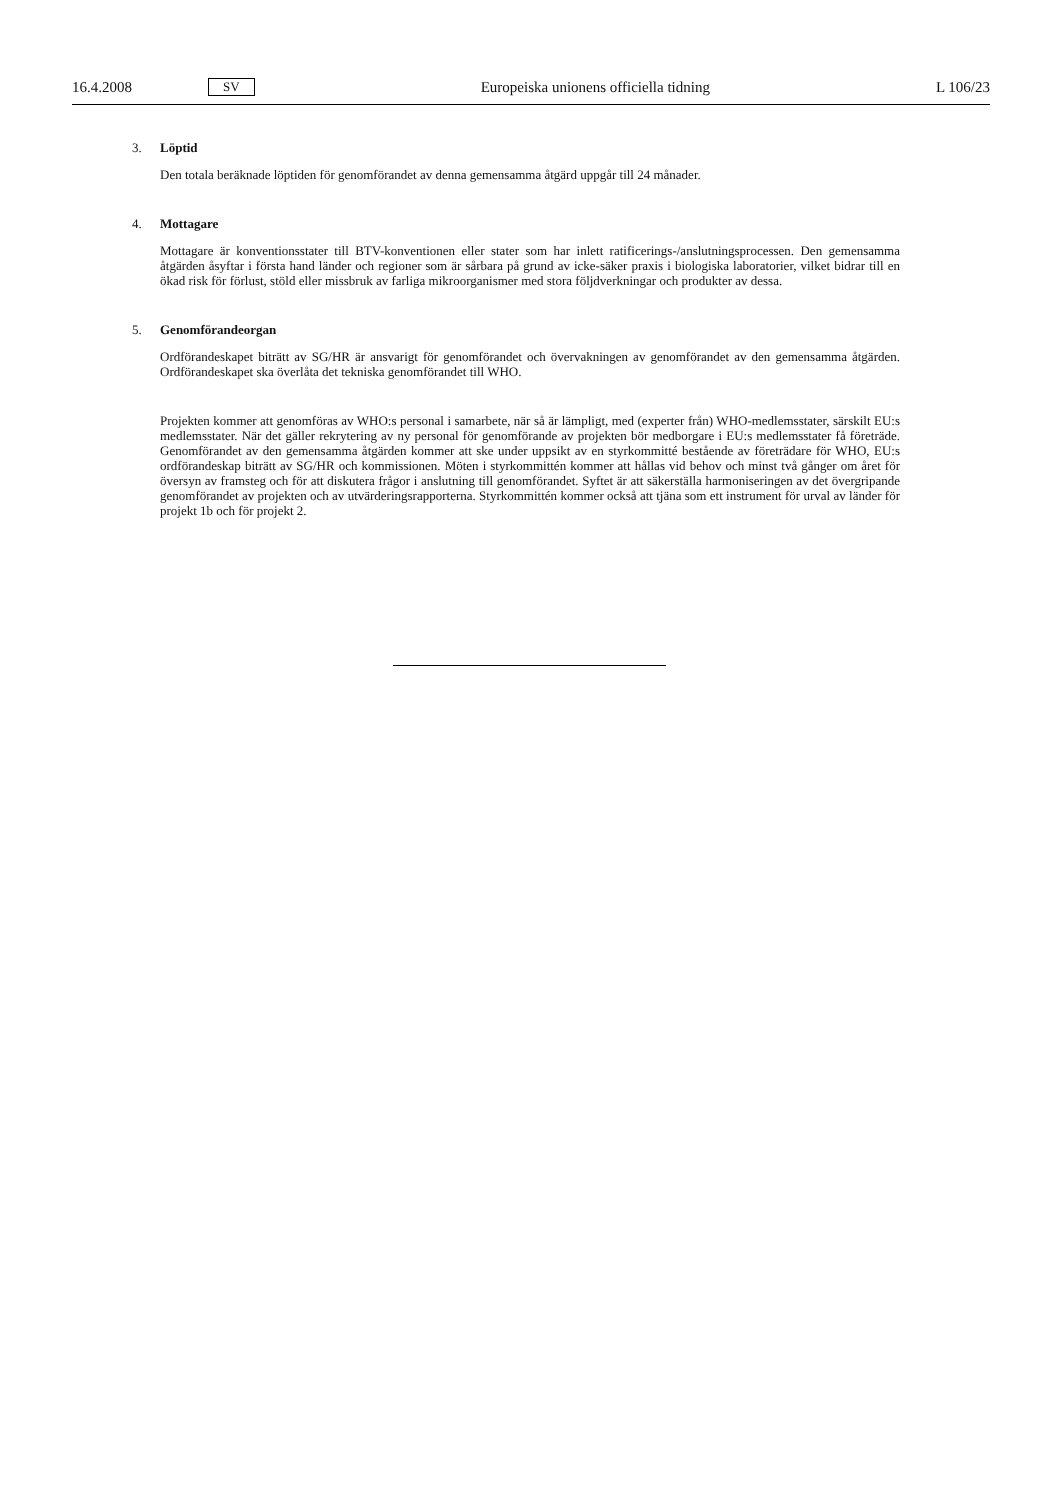16.4.2008 SV Europeiska unionens officiella tidning L 106/23
3. Löptid
Den totala beräknade löptiden för genomförandet av denna gemensamma åtgärd uppgår till 24 månader.
4. Mottagare
Mottagare är konventionsstater till BTV-konventionen eller stater som har inlett ratificerings-/anslutningsprocessen. Den gemensamma åtgärden åsyftar i första hand länder och regioner som är sårbara på grund av icke-säker praxis i biologiska laboratorier, vilket bidrar till en ökad risk för förlust, stöld eller missbruk av farliga mikroorganismer med stora följdverkningar och produkter av dessa.
5. Genomförandeorgan
Ordförandeskapet biträtt av SG/HR är ansvarigt för genomförandet och övervakningen av genomförandet av den gemensamma åtgärden. Ordförandeskapet ska överlåta det tekniska genomförandet till WHO.
Projekten kommer att genomföras av WHO:s personal i samarbete, när så är lämpligt, med (experter från) WHO-medlemsstater, särskilt EU:s medlemsstater. När det gäller rekrytering av ny personal för genomförande av projekten bör medborgare i EU:s medlemsstater få företräde. Genomförandet av den gemensamma åtgärden kommer att ske under uppsikt av en styrkommitté bestående av företrädare för WHO, EU:s ordförandeskap biträtt av SG/HR och kommissionen. Möten i styrkommittén kommer att hållas vid behov och minst två gånger om året för översyn av framsteg och för att diskutera frågor i anslutning till genomförandet. Syftet är att säkerställa harmoniseringen av det övergripande genomförandet av projekten och av utvärderingsrapporterna. Styrkommittén kommer också att tjäna som ett instrument för urval av länder för projekt 1b och för projekt 2.